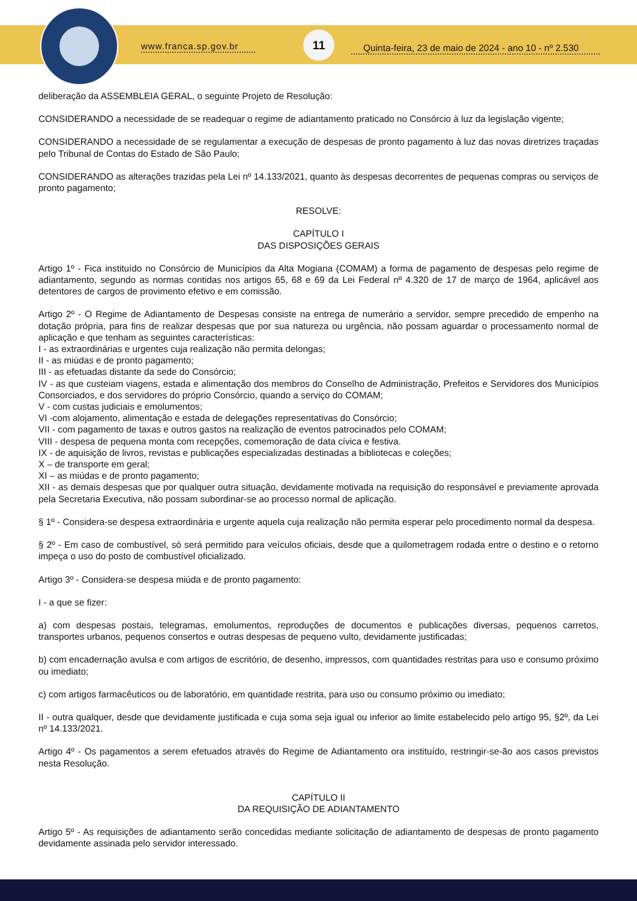www.franca.sp.gov.br
11
Quinta-feira, 23 de maio de 2024 - ano 10 - nº 2.530
deliberação da ASSEMBLEIA GERAL, o seguinte Projeto de Resolução:
CONSIDERANDO a necessidade de se readequar o regime de adiantamento praticado no Consórcio à luz da legislação vigente;
CONSIDERANDO a necessidade de se regulamentar a execução de despesas de pronto pagamento à luz das novas diretrizes traçadas pelo Tribunal de Contas do Estado de São Paulo;
CONSIDERANDO as alterações trazidas pela Lei nº 14.133/2021, quanto às despesas decorrentes de pequenas compras ou serviços de pronto pagamento;
RESOLVE:
CAPÍTULO I
DAS DISPOSIÇÕES GERAIS
Artigo 1º - Fica instituído no Consórcio de Municípios da Alta Mogiana (COMAM) a forma de pagamento de despesas pelo regime de adiantamento, segundo as normas contidas nos artigos 65, 68 e 69 da Lei Federal nº 4.320 de 17 de março de 1964, aplicável aos detentores de cargos de provimento efetivo e em comissão.
Artigo 2º - O Regime de Adiantamento de Despesas consiste na entrega de numerário a servidor, sempre precedido de empenho na dotação própria, para fins de realizar despesas que por sua natureza ou urgência, não possam aguardar o processamento normal de aplicação e que tenham as seguintes características:
I - as extraordinárias e urgentes cuja realização não permita delongas;
II - as miúdas e de pronto pagamento;
III - as efetuadas distante da sede do Consórcio;
IV - as que custeiam viagens, estada e alimentação dos membros do Conselho de Administração, Prefeitos e Servidores dos Municípios Consorciados, e dos servidores do próprio Consórcio, quando a serviço do COMAM;
V - com custas judiciais e emolumentos;
VI -com alojamento, alimentação e estada de delegações representativas do Consórcio;
VII - com pagamento de taxas e outros gastos na realização de eventos patrocinados pelo COMAM;
VIII - despesa de pequena monta com recepções, comemoração de data cívica e festiva.
IX - de aquisição de livros, revistas e publicações especializadas destinadas a bibliotecas e coleções;
X – de transporte em geral;
XI – as miúdas e de pronto pagamento;
XII - as demais despesas que por qualquer outra situação, devidamente motivada na requisição do responsável e previamente aprovada pela Secretaria Executiva, não possam subordinar-se ao processo normal de aplicação.
§ 1º - Considera-se despesa extraordinária e urgente aquela cuja realização não permita esperar pelo procedimento normal da despesa.
§ 2º - Em caso de combustível, só será permitido para veículos oficiais, desde que a quilometragem rodada entre o destino e o retorno impeça o uso do posto de combustível oficializado.
Artigo 3º - Considera-se despesa miúda e de pronto pagamento:
I - a que se fizer:
a) com despesas postais, telegramas, emolumentos, reproduções de documentos e publicações diversas, pequenos carretos, transportes urbanos, pequenos consertos e outras despesas de pequeno vulto, devidamente justificadas;
b) com encadernação avulsa e com artigos de escritório, de desenho, impressos, com quantidades restritas para uso e consumo próximo ou imediato;
c) com artigos farmacêuticos ou de laboratório, em quantidade restrita, para uso ou consumo próximo ou imediato;
II - outra qualquer, desde que devidamente justificada e cuja soma seja igual ou inferior ao limite estabelecido pelo artigo 95, §2º, da Lei nº 14.133/2021.
Artigo 4º - Os pagamentos a serem efetuados através do Regime de Adiantamento ora instituído, restringir-se-ão aos casos previstos nesta Resolução.
CAPÍTULO II
DA REQUISIÇÃO DE ADIANTAMENTO
Artigo 5º - As requisições de adiantamento serão concedidas mediante solicitação de adiantamento de despesas de pronto pagamento devidamente assinada pelo servidor interessado.